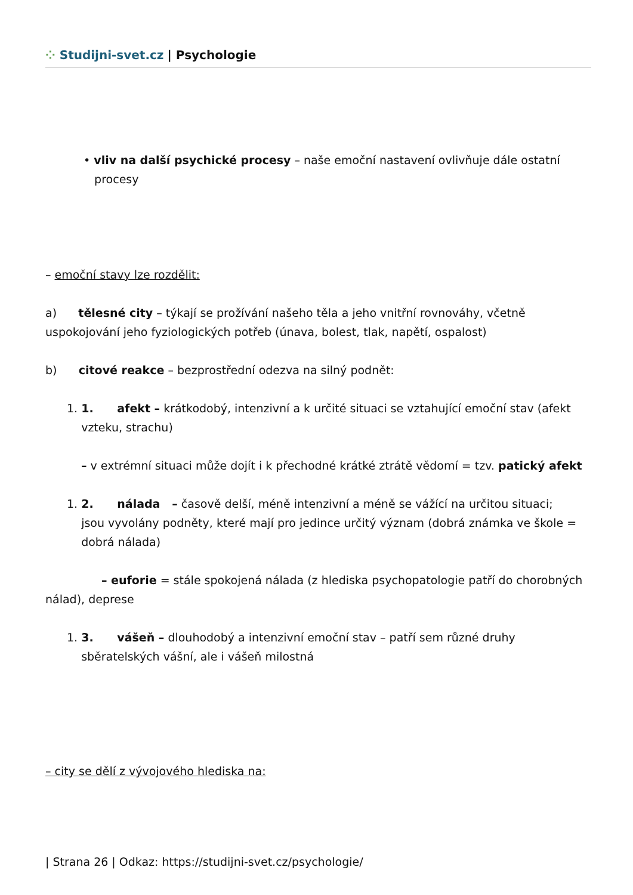⁘ Studijni-svet.cz | Psychologie
• vliv na další psychické procesy – naše emoční nastavení ovlivňuje dále ostatní
procesy
– emoční stavy lze rozdělit:
a) tělesné city – týkají se prožívání našeho těla a jeho vnitřní rovnováhy, včetně uspokojování jeho fyziologických potřeb (únava, bolest, tlak, napětí, ospalost)
b) citové reakce – bezprostřední odezva na silný podnět:
1. 1. afekt – krátkodobý, intenzivní a k určité situaci se vztahující emoční stav (afekt
vzteku, strachu)
– v extrémní situaci může dojít i k přechodné krátké ztrátě vědomí = tzv. patický afekt
1. 2. nálada – časově delší, méně intenzivní a méně se vážící na určitou situaci;
jsou vyvolány podněty, které mají pro jedince určitý význam (dobrá známka ve škole =
dobrá nálada)
– euforie = stále spokojená nálada (z hlediska psychopatologie patří do chorobných nálad), deprese
1. 3. vášeň – dlouhodobý a intenzivní emoční stav – patří sem různé druhy
sběratelských vášní, ale i vášeň milostná
– city se dělí z vývojového hlediska na:
| Strana 26 | Odkaz: https://studijni-svet.cz/psychologie/